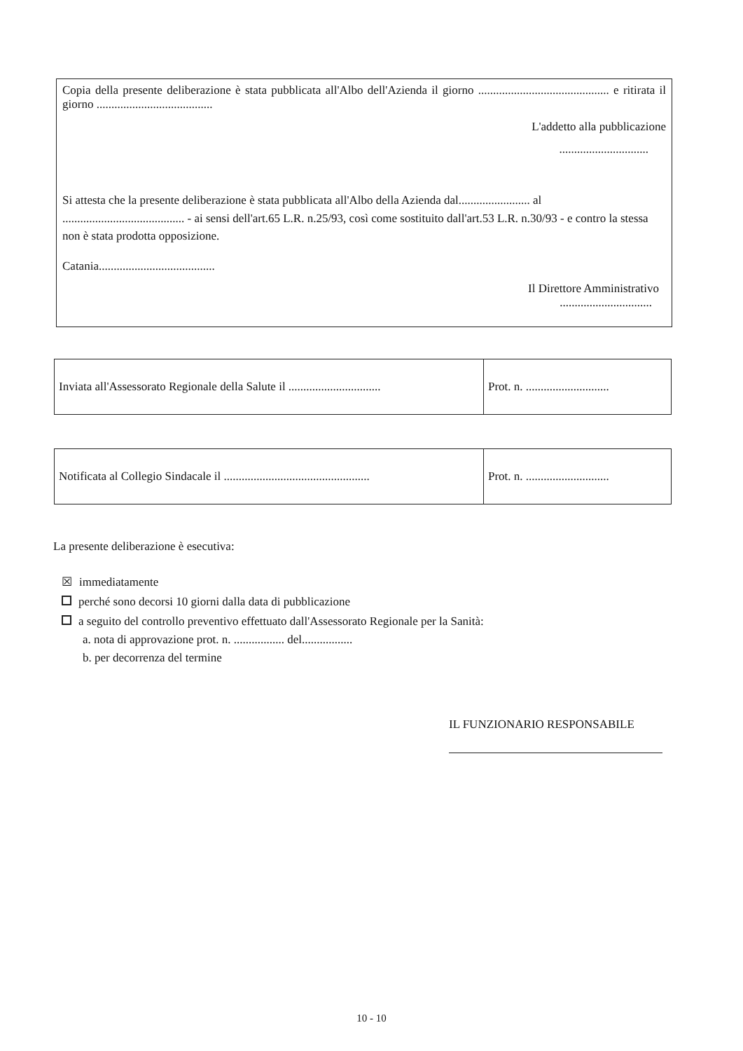Copia della presente deliberazione è stata pubblicata all'Albo dell'Azienda il giorno ............................................ e ritirata il giorno .......................................
L'addetto alla pubblicazione
..............................
Si attesta che la presente deliberazione è stata pubblicata all'Albo della Azienda dal........................ al ......................................... - ai sensi dell'art.65 L.R. n.25/93, così come sostituito dall'art.53 L.R. n.30/93 - e contro la stessa non è stata prodotta opposizione.
Catania.......................................
Il Direttore Amministrativo
...............................
| Inviata all'Assessorato Regionale della Salute il ............................... | Prot. n. ............................ |
| Notificata al Collegio Sindacale il ................................................. | Prot. n. ............................ |
La presente deliberazione è esecutiva:
☒ immediatamente
perché sono decorsi 10 giorni dalla data di pubblicazione
a seguito del controllo preventivo effettuato dall'Assessorato Regionale per la Sanità:
a. nota di approvazione prot. n. ................. del.................
b. per decorrenza del termine
IL FUNZIONARIO RESPONSABILE
10 - 10